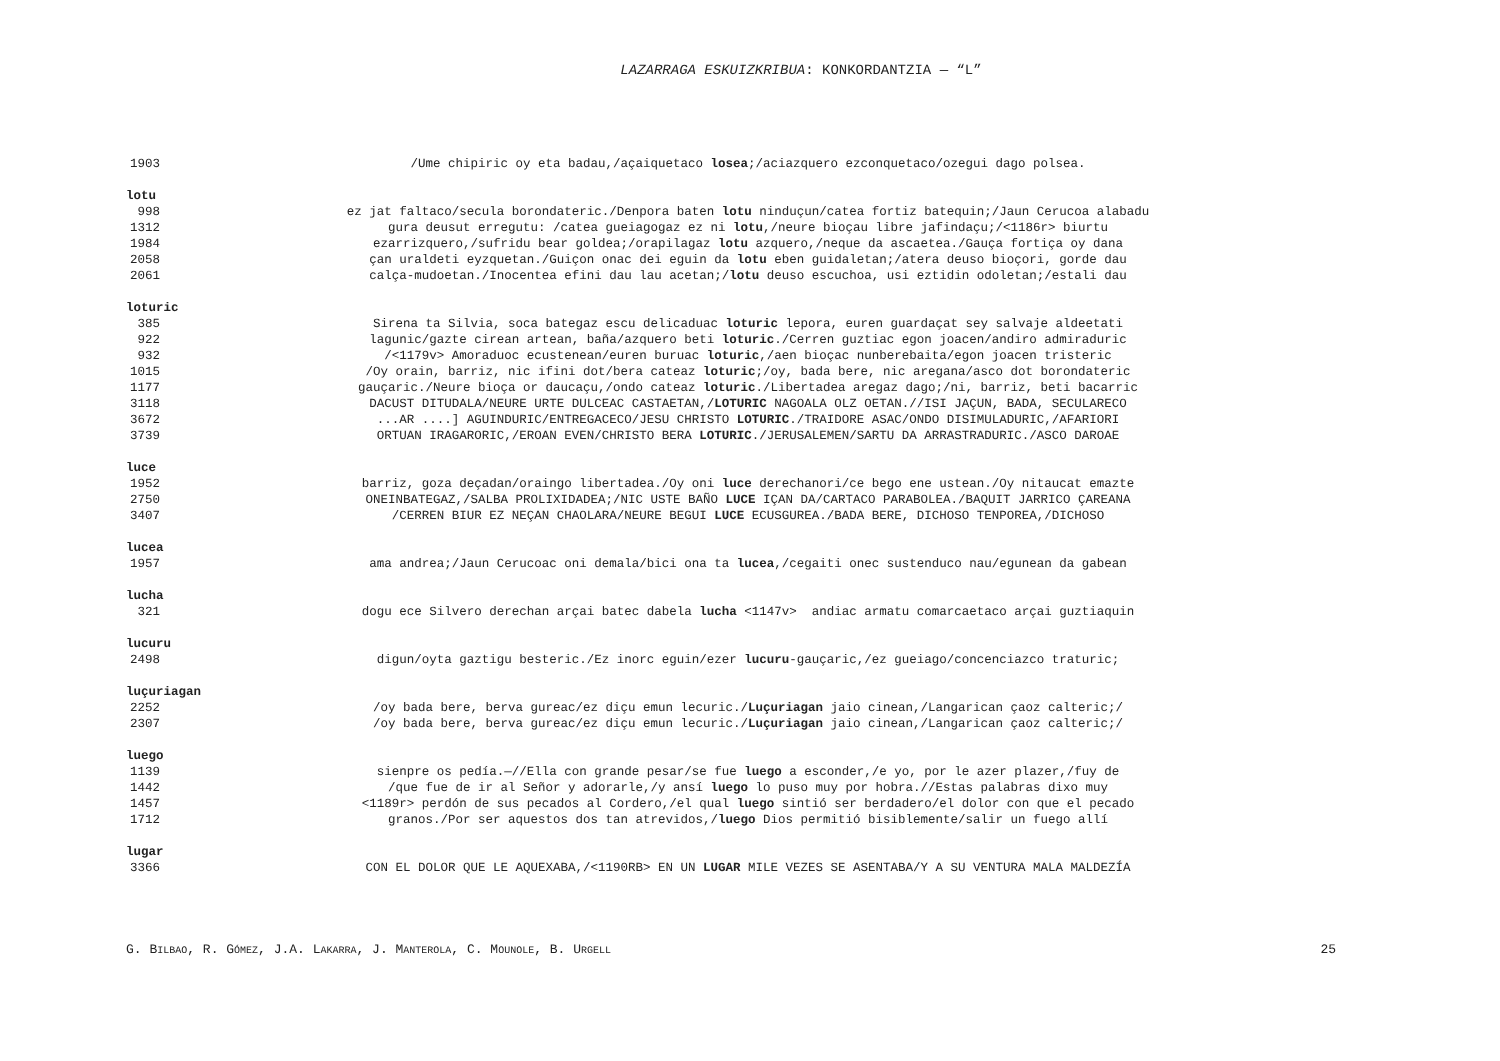LAZARRAGA ESKUIZKRIBUA: KONKORDANTZIA — “L”
1903 /Ume chipiric oy eta badau,/açaiquetaco losea;/aciazquero ezconquetaco/ozegui dago polsea.
lotu
998 ez jat faltaco/secula borondateric./Denpora baten lotu ninduçun/catea fortiz batequin;/Jaun Cerucoa alabadu
1312 gura deusut erregutu: /catea gueiagogaz ez ni lotu,/neure bioçau libre jafindaçu;/<1186r> biurtu
1984 ezarrizquero,/sufridu bear goldea;/orapilagaz lotu azquero,/neque da ascaetea./Gauça fortiça oy dana
2058 çan uraldeti eyzquetan./Guiçon onac dei eguin da lotu eben guidaletan;/atera deuso bioçori, gorde dau
2061 calça-mudoetan./Inocentea efini dau lau acetan;/lotu deuso escuchoa, usi eztidin odoletan;/estali dau
loturic
385 Sirena ta Silvia, soca bategaz escu delicaduac loturic lepora, euren guardaçat sey salvaje aldeetati
922 lagunic/gazte cirean artean, baña/azquero beti loturic./Cerren guztiac egon joacen/andiro admiraduric
932 /<1179v> Amoraduoc ecustenean/euren buruac loturic,/aen bioçac nunberebaita/egon joacen tristeric
1015 /Oy orain, barriz, nic ifini dot/bera cateaz loturic;/oy, bada bere, nic aregana/asco dot borondateric
1177 gauçaric./Neure bioça or daucaçu,/ondo cateaz loturic./Libertadea aregaz dago;/ni, barriz, beti bacarric
3118 DACUST DITUDALA/NEURE URTE DULCEAC CASTAETAN,/LOTURIC NAGOALA OLZ OETAN.//ISI JAÇUN, BADA, SECULARECO
3672...AR ....] AGUINDURIC/ENTREGACECO/JESU CHRISTO LOTURIC./TRAIDORE ASAC/ONDO DISIMULADURIC,/AFARIORI
3739 ORTUAN IRAGARORIC,/EROAN EVEN/CHRISTO BERA LOTURIC./JERUSALEMEN/SARTU DA ARRASTRADURIC./ASCO DAROAE
luce
1952 barriz, goza deçadan/oraingo libertadea./Oy oni luce derechanori/ce bego ene ustean./Oy nitaucat emazte
2750 ONEINBATEGAZ,/SALBA PROLIXIDADEA;/NIC USTE BAÑO LUCE IÇAN DA/CARTACO PARABOLEA./BAQUIT JARRICO ÇAREANA
3407 /CERREN BIUR EZ NEÇAN CHAOLARA/NEURE BEGUI LUCE ECUSGUREA./BADA BERE, DICHOSO TENPOREA,/DICHOSO
lucea
1957 ama andrea;/Jaun Cerucoac oni demala/bici ona ta lucea,/cegaiti onec sustenduco nau/egunean da gabean
lucha
321 dogu ece Silvero derechan arçai batec dabela lucha <1147v> andiac armatu comarcaetaco arçai guztiaquin
lucuru
2498 digun/oyta gaztigu besteric./Ez inorc eguin/ezer lucuru-gauçaric,/ez gueiago/concenciazco traturic;
luçuriagan
2252 /oy bada bere, berva gureac/ez diçu emun lecuric./Luçuriagan jaio cinean,/Langarican çaoz calteric;/
2307 /oy bada bere, berva gureac/ez diçu emun lecuric./Luçuriagan jaio cinean,/Langarican çaoz calteric;/
luego
1139 sienpre os pedía.—//Ella con grande pesar/se fue luego a esconder,/e yo, por le azer plazer,/fuy de
1442 /que fue de ir al Señor y adorarle,/y ansí luego lo puso muy por hobra.//Estas palabras dixo muy
1457 <1189r> perdón de sus pecados al Cordero,/el qual luego sintió ser berdadero/el dolor con que el pecado
1712 granos./Por ser aquestos dos tan atrevidos,/luego Dios permitió bisiblemente/salir un fuego allí
lugar
3366 CON EL DOLOR QUE LE AQUEXABA,/<1190RB> EN UN LUGAR MILE VEZES SE ASENTABA/Y A SU VENTURA MALA MALDEZÍA
G. BILBAO, R. GÓMEZ, J.A. LAKARRA, J. MANTEROLA, C. MOUNOLE, B. URGELL 25